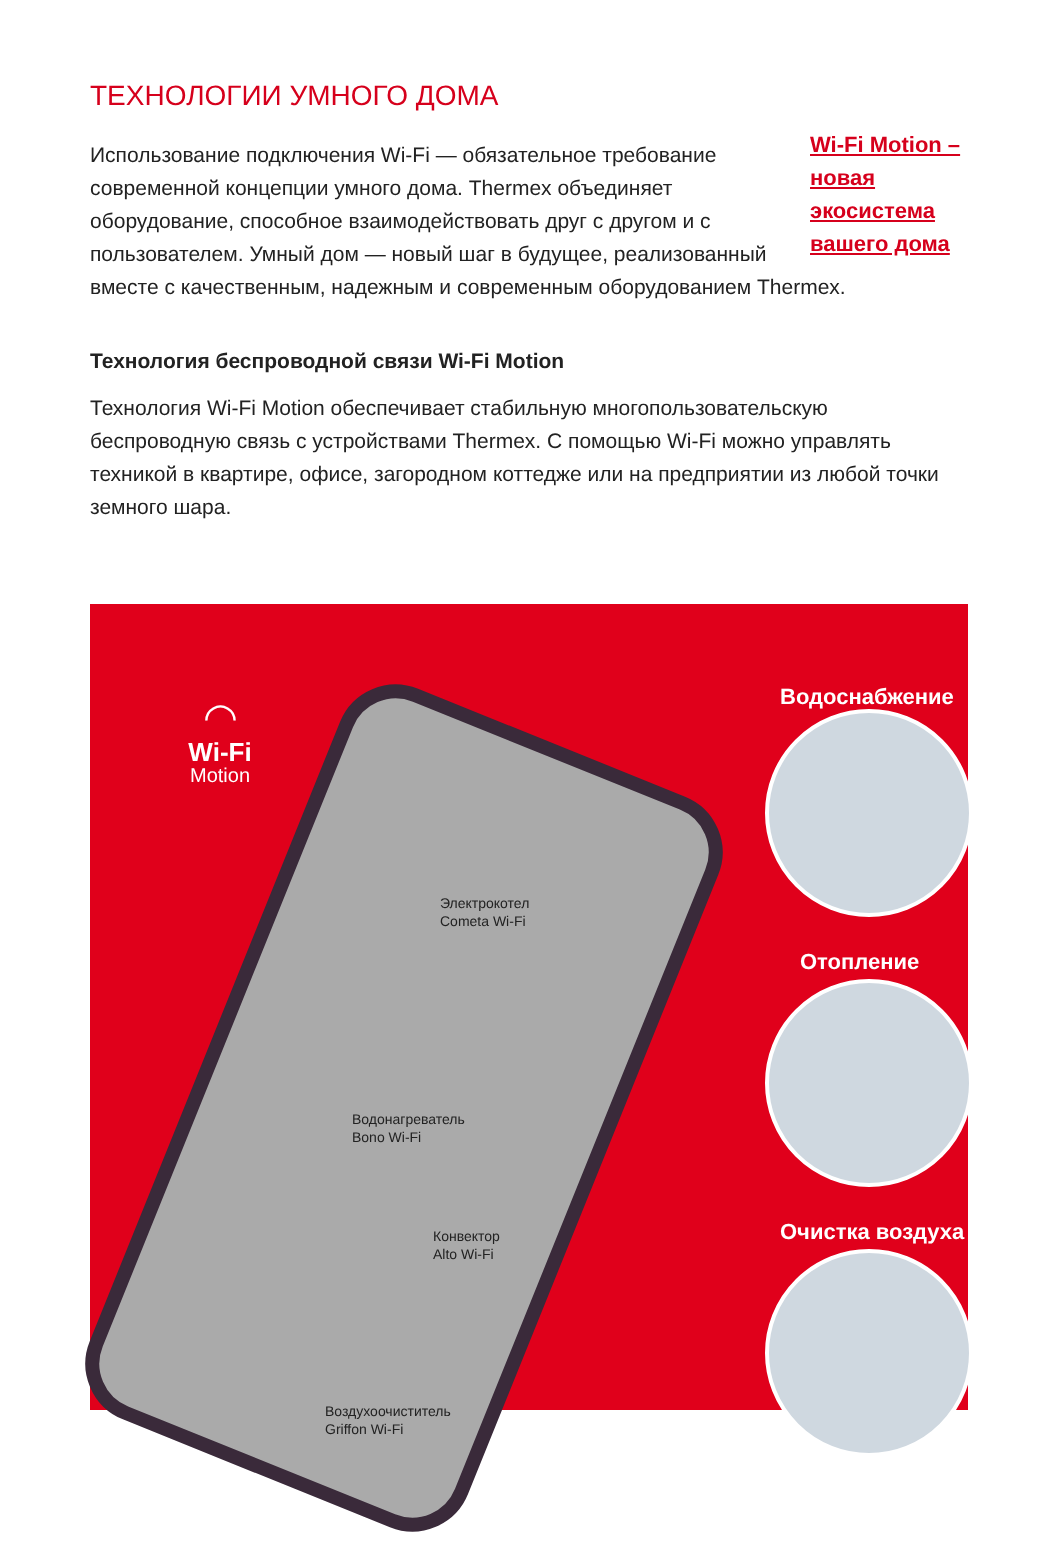ТЕХНОЛОГИИ УМНОГО ДОМА
Wi-Fi Motion – новая экосистема вашего дома
Использование подключения Wi-Fi — обязательное требование современной концепции умного дома. Thermex объединяет оборудование, способное взаимодействовать друг с другом и с пользователем. Умный дом — новый шаг в будущее, реализованный вместе с качественным, надежным и современным оборудованием Thermex.
Технология беспроводной связи Wi-Fi Motion
Технология Wi-Fi Motion обеспечивает стабильную многопользовательскую беспроводную связь с устройствами Thermex. С помощью Wi-Fi можно управлять техникой в квартире, офисе, загородном коттедже или на предприятии из любой точки земного шара.
◠
Wi-Fi
Motion
Электрокотел
Cometa Wi-Fi
Водонагреватель
Bono Wi-Fi
Конвектор
Alto Wi-Fi
Воздухоочиститель
Griffon Wi-Fi
Водоснабжение
Отопление
Очистка воздуха